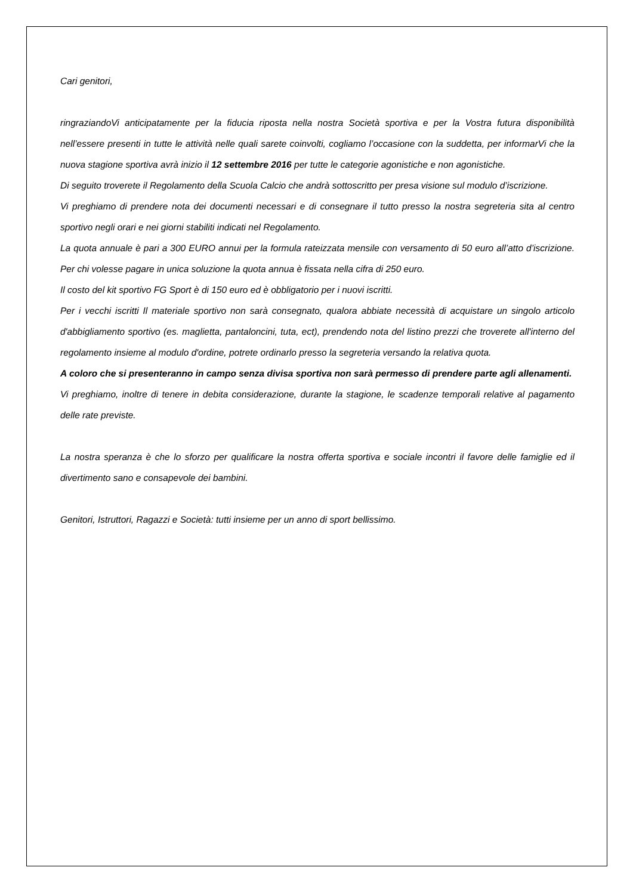Cari genitori,
ringraziandoVi anticipatamente per la fiducia riposta nella nostra Società sportiva e per la Vostra futura disponibilità nell’essere presenti in tutte le attività nelle quali sarete coinvolti, cogliamo l’occasione con la suddetta, per informarVi che la nuova stagione sportiva avrà inizio il 12 settembre 2016 per tutte le categorie agonistiche e non agonistiche.
Di seguito troverete il Regolamento della Scuola Calcio che andrà sottoscritto per presa visione sul modulo d’iscrizione.
Vi preghiamo di prendere nota dei documenti necessari e di consegnare il tutto presso la nostra segreteria sita al centro sportivo negli orari e nei giorni stabiliti indicati nel Regolamento.
La quota annuale è pari a 300 EURO annui per la formula rateizzata mensile con versamento di 50 euro all’atto d’iscrizione. Per chi volesse pagare in unica soluzione la quota annua è fissata nella cifra di 250 euro.
Il costo del kit sportivo FG Sport è di 150 euro ed è obbligatorio per i nuovi iscritti.
Per i vecchi iscritti Il materiale sportivo non sarà consegnato, qualora abbiate necessità di acquistare un singolo articolo d'abbigliamento sportivo (es. maglietta, pantaloncini, tuta, ect), prendendo nota del listino prezzi che troverete all'interno del regolamento insieme al modulo d'ordine, potrete ordinarlo presso la segreteria versando la relativa quota.
A coloro che si presenteranno in campo senza divisa sportiva non sarà permesso di prendere parte agli allenamenti.
Vi preghiamo, inoltre di tenere in debita considerazione, durante la stagione, le scadenze temporali relative al pagamento delle rate previste.
La nostra speranza è che lo sforzo per qualificare la nostra offerta sportiva e sociale incontri il favore delle famiglie ed il divertimento sano e consapevole dei bambini.
Genitori, Istruttori, Ragazzi e Società: tutti insieme per un anno di sport bellissimo.